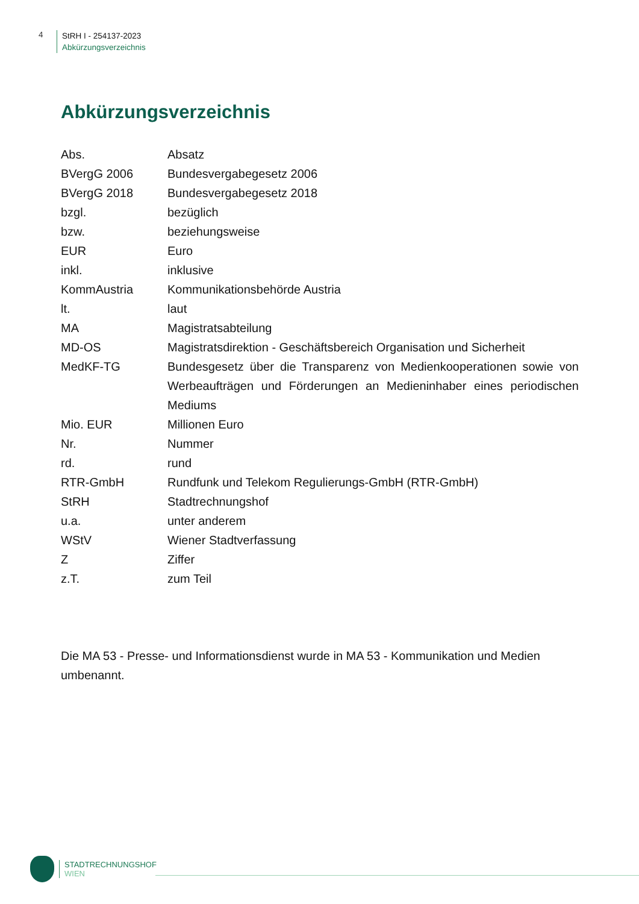4
StRH I - 254137-2023
Abkürzungsverzeichnis
Abkürzungsverzeichnis
| Abs. | Absatz |
| BVergG 2006 | Bundesvergabegesetz 2006 |
| BVergG 2018 | Bundesvergabegesetz 2018 |
| bzgl. | bezüglich |
| bzw. | beziehungsweise |
| EUR | Euro |
| inkl. | inklusive |
| KommAustria | Kommunikationsbehörde Austria |
| lt. | laut |
| MA | Magistratsabteilung |
| MD-OS | Magistratsdirektion - Geschäftsbereich Organisation und Sicherheit |
| MedKF-TG | Bundesgesetz über die Transparenz von Medienkooperationen sowie von Werbeaufträgen und Förderungen an Medieninhaber eines periodischen Mediums |
| Mio. EUR | Millionen Euro |
| Nr. | Nummer |
| rd. | rund |
| RTR-GmbH | Rundfunk und Telekom Regulierungs-GmbH (RTR-GmbH) |
| StRH | Stadtrechnungshof |
| u.a. | unter anderem |
| WStV | Wiener Stadtverfassung |
| Z | Ziffer |
| z.T. | zum Teil |
Die MA 53 - Presse- und Informationsdienst wurde in MA 53 - Kommunikation und Medien umbenannt.
STADTRECHNUNGSHOF
WIEN